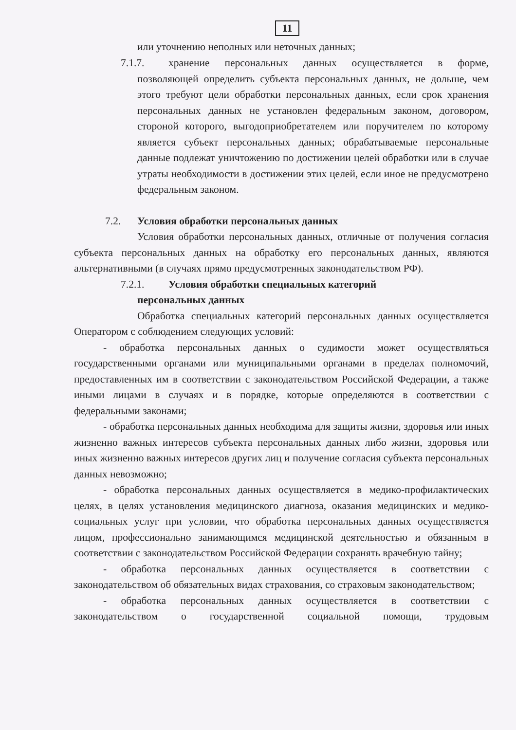11
или уточнению неполных или неточных данных;
7.1.7.
хранение персональных данных осуществляется в форме, позволяющей определить субъекта персональных данных, не дольше, чем этого требуют цели обработки персональных данных, если срок хранения персональных данных не установлен федеральным законом, договором, стороной которого, выгодоприобретателем или поручителем по которому является субъект персональных данных; обрабатываемые персональные данные подлежат уничтожению по достижении целей обработки или в случае утраты необходимости в достижении этих целей, если иное не предусмотрено федеральным законом.
7.2. Условия обработки персональных данных
Условия обработки персональных данных, отличные от получения согласия субъекта персональных данных на обработку его персональных данных, являются альтернативными (в случаях прямо предусмотренных законодательством РФ).
7.2.1. Условия обработки специальных категорий
персональных данных
Обработка специальных категорий персональных данных осуществляется Оператором с соблюдением следующих условий:
- обработка персональных данных о судимости может осуществляться государственными органами или муниципальными органами в пределах полномочий, предоставленных им в соответствии с законодательством Российской Федерации, а также иными лицами в случаях и в порядке, которые определяются в соответствии с федеральными законами;
- обработка персональных данных необходима для защиты жизни, здоровья или иных жизненно важных интересов субъекта персональных данных либо жизни, здоровья или иных жизненно важных интересов других лиц и получение согласия субъекта персональных данных невозможно;
- обработка персональных данных осуществляется в медико-профилактических целях, в целях установления медицинского диагноза, оказания медицинских и медико-социальных услуг при условии, что обработка персональных данных осуществляется лицом, профессионально занимающимся медицинской деятельностью и обязанным в соответствии с законодательством Российской Федерации сохранять врачебную тайну;
- обработка персональных данных осуществляется в соответствии с законодательством об обязательных видах страхования, со страховым законодательством;
- обработка персональных данных осуществляется в соответствии с законодательством о государственной социальной помощи, трудовым